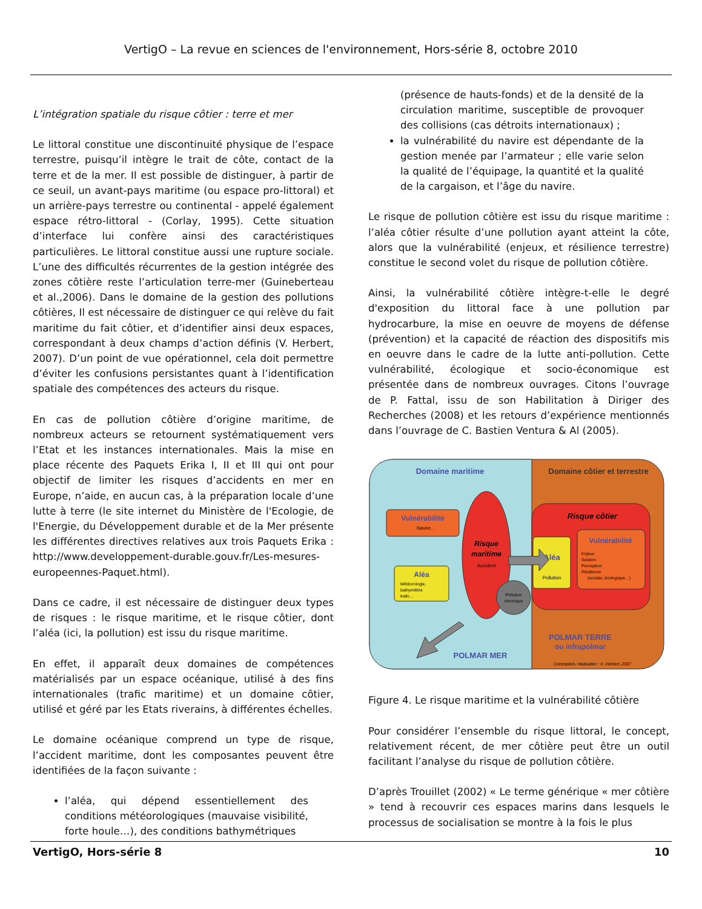VertigO – La revue en sciences de l'environnement, Hors-série 8, octobre 2010
L’intégration spatiale du risque côtier : terre et mer
Le littoral constitue une discontinuité physique de l’espace terrestre, puisqu’il intègre le trait de côte, contact de la terre et de la mer. Il est possible de distinguer, à partir de ce seuil, un avant-pays maritime (ou espace pro-littoral) et un arrière-pays terrestre ou continental - appelé également espace rétro-littoral - (Corlay, 1995). Cette situation d’interface lui confère ainsi des caractéristiques particulières. Le littoral constitue aussi une rupture sociale. L’une des difficultés récurrentes de la gestion intégrée des zones côtière reste l’articulation terre-mer (Guineberteau et al.,2006). Dans le domaine de la gestion des pollutions côtières, Il est nécessaire de distinguer ce qui relève du fait maritime du fait côtier, et d’identifier ainsi deux espaces, correspondant à deux champs d’action définis (V. Herbert, 2007). D’un point de vue opérationnel, cela doit permettre d’éviter les confusions persistantes quant à l’identification spatiale des compétences des acteurs du risque.
En cas de pollution côtière d’origine maritime, de nombreux acteurs se retournent systématiquement vers l’Etat et les instances internationales. Mais la mise en place récente des Paquets Erika I, II et III qui ont pour objectif de limiter les risques d’accidents en mer en Europe, n’aide, en aucun cas, à la préparation locale d’une lutte à terre (le site internet du Ministère de l'Ecologie, de l'Energie, du Développement durable et de la Mer présente les différentes directives relatives aux trois Paquets Erika : http://www.developpement-durable.gouv.fr/Les-mesures-europeennes-Paquet.html).
Dans ce cadre, il est nécessaire de distinguer deux types de risques : le risque maritime, et le risque côtier, dont l’aléa (ici, la pollution) est issu du risque maritime.
En effet, il apparaît deux domaines de compétences matérialisés par un espace océanique, utilisé à des fins internationales (trafic maritime) et un domaine côtier, utilisé et géré par les Etats riverains, à différentes échelles.
Le domaine océanique comprend un type de risque, l’accident maritime, dont les composantes peuvent être identifiées de la façon suivante :
l’aléa, qui dépend essentiellement des conditions météorologiques (mauvaise visibilité, forte houle…), des conditions bathymétriques
(présence de hauts-fonds) et de la densité de la circulation maritime, susceptible de provoquer des collisions (cas détroits internationaux) ;
la vulnérabilité du navire est dépendante de la gestion menée par l’armateur ; elle varie selon la qualité de l’équipage, la quantité et la qualité de la cargaison, et l’âge du navire.
Le risque de pollution côtière est issu du risque maritime : l’aléa côtier résulte d’une pollution ayant atteint la côte, alors que la vulnérabilité (enjeux, et résilience terrestre) constitue le second volet du risque de pollution côtière.
Ainsi, la vulnérabilité côtière intègre-t-elle le degré d'exposition du littoral face à une pollution par hydrocarbure, la mise en oeuvre de moyens de défense (prévention) et la capacité de réaction des dispositifs mis en oeuvre dans le cadre de la lutte anti-pollution. Cette vulnérabilité, écologique et socio-économique est présentée dans de nombreux ouvrages. Citons l’ouvrage de P. Fattal, issu de son Habilitation à Diriger des Recherches (2008) et les retours d’expérience mentionnés dans l’ouvrage de C. Bastien Ventura & Al (2005).
Domaine maritime
Domaine côtier et terrestre
Risque côtier
Vulnérabilité
Navire…
Aléa
Météorologie,
bathymétrie
trafic…
Risque
maritime
Accident
Pollution
chronique
Aléa
Pollution
Vulnérabilité
Enjeux
Gestion
Perception
Résilience
(sociale, écologique…)
POLMAR MER
POLMAR TERRE
ou infrapolmar
Conception, réalisation : V. Herbert, 2007
Figure 4. Le risque maritime et la vulnérabilité côtière
Pour considérer l’ensemble du risque littoral, le concept, relativement récent, de mer côtière peut être un outil facilitant l’analyse du risque de pollution côtière.
D’après Trouillet (2002) « Le terme générique « mer côtière » tend à recouvrir ces espaces marins dans lesquels le processus de socialisation se montre à la fois le plus
VertigO, Hors-série 8 10